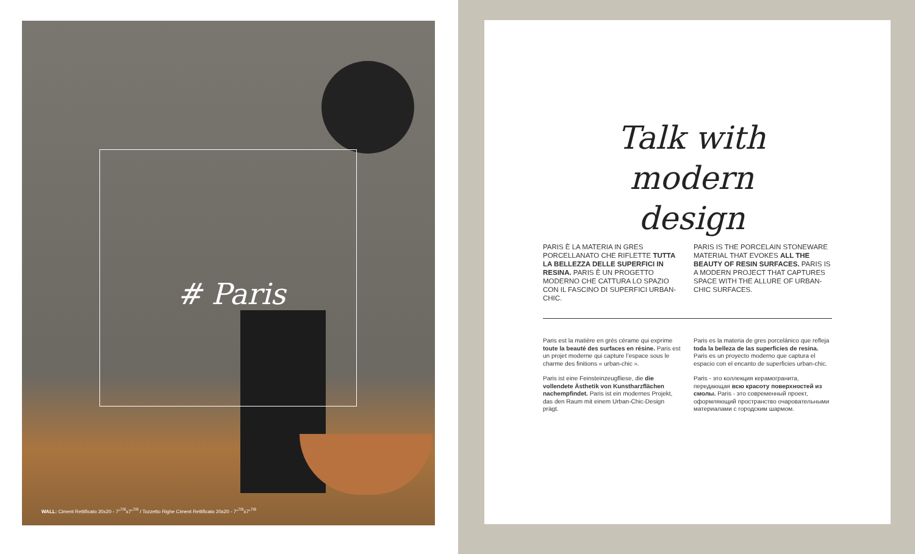# Paris
WALL: Ciment Rettificato 20x20 - 7"<sup>7/8</sup>x7"<sup>7/8</sup> / Tozzetto Righe Ciment Rettificato 20x20 - 7"<sup>7/8</sup>x7"<sup>7/8</sup>
Talk with modern design
PARIS È LA MATERIA IN GRES PORCELLANATO CHE RIFLETTE TUTTA LA BELLEZZA DELLE SUPERFICI IN RESINA. PARIS È UN PROGETTO MODERNO CHE CATTURA LO SPAZIO CON IL FASCINO DI SUPERFICI URBAN-CHIC.
PARIS IS THE PORCELAIN STONEWARE MATERIAL THAT EVOKES ALL THE BEAUTY OF RESIN SURFACES. PARIS IS A MODERN PROJECT THAT CAPTURES SPACE WITH THE ALLURE OF URBAN-CHIC SURFACES.
Paris est la matière en grès cérame qui exprime toute la beauté des surfaces en résine. Paris est un projet moderne qui capture l’espace sous le charme des finitions « urban-chic ».
Paris ist eine Feinsteinzeugfliese, die die vollendete Ästhetik von Kunstharzflächen nachempfindet. Paris ist ein modernes Projekt, das den Raum mit einem Urban-Chic-Design prägt.
Paris es la materia de gres porcelánico que refleja toda la belleza de las superficies de resina. Paris es un proyecto moderno que captura el espacio con el encanto de superficies urban-chic.
Paris - это коллекция керамогранита, передающая всю красоту поверхностей из смолы. Paris - это современный проект, оформляющий пространство очаровательными материалами с городским шармом.